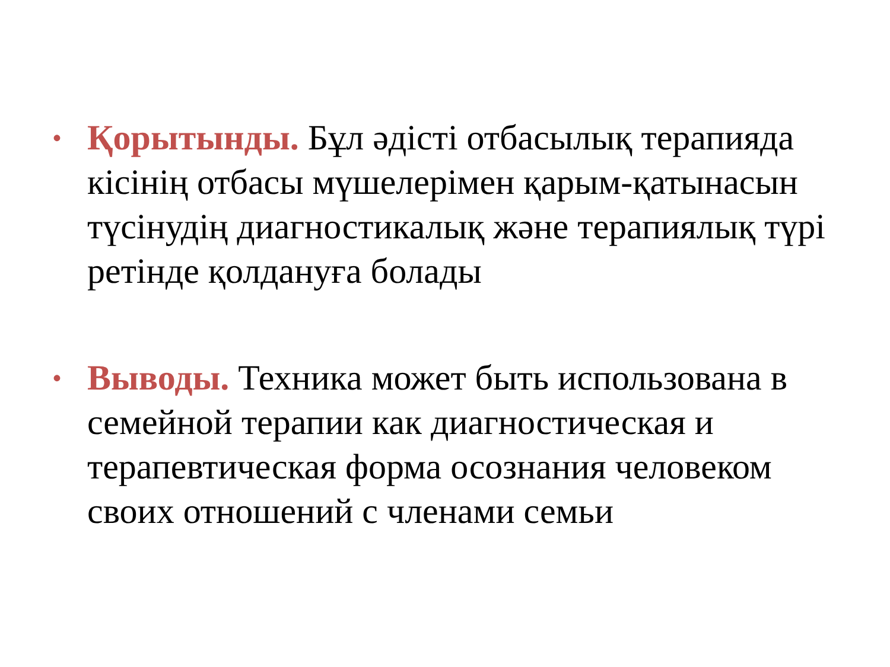• Қорытынды. Бұл әдісті отбасылық терапияда кісінің отбасы мүшелерімен қарым-қатынасын түсінудің диагностикалық және терапиялық түрі ретінде қолдануға болады
• Выводы. Техника может быть использована в семейной терапии как диагностическая и терапевтическая форма осознания человеком своих отношений с членами семьи